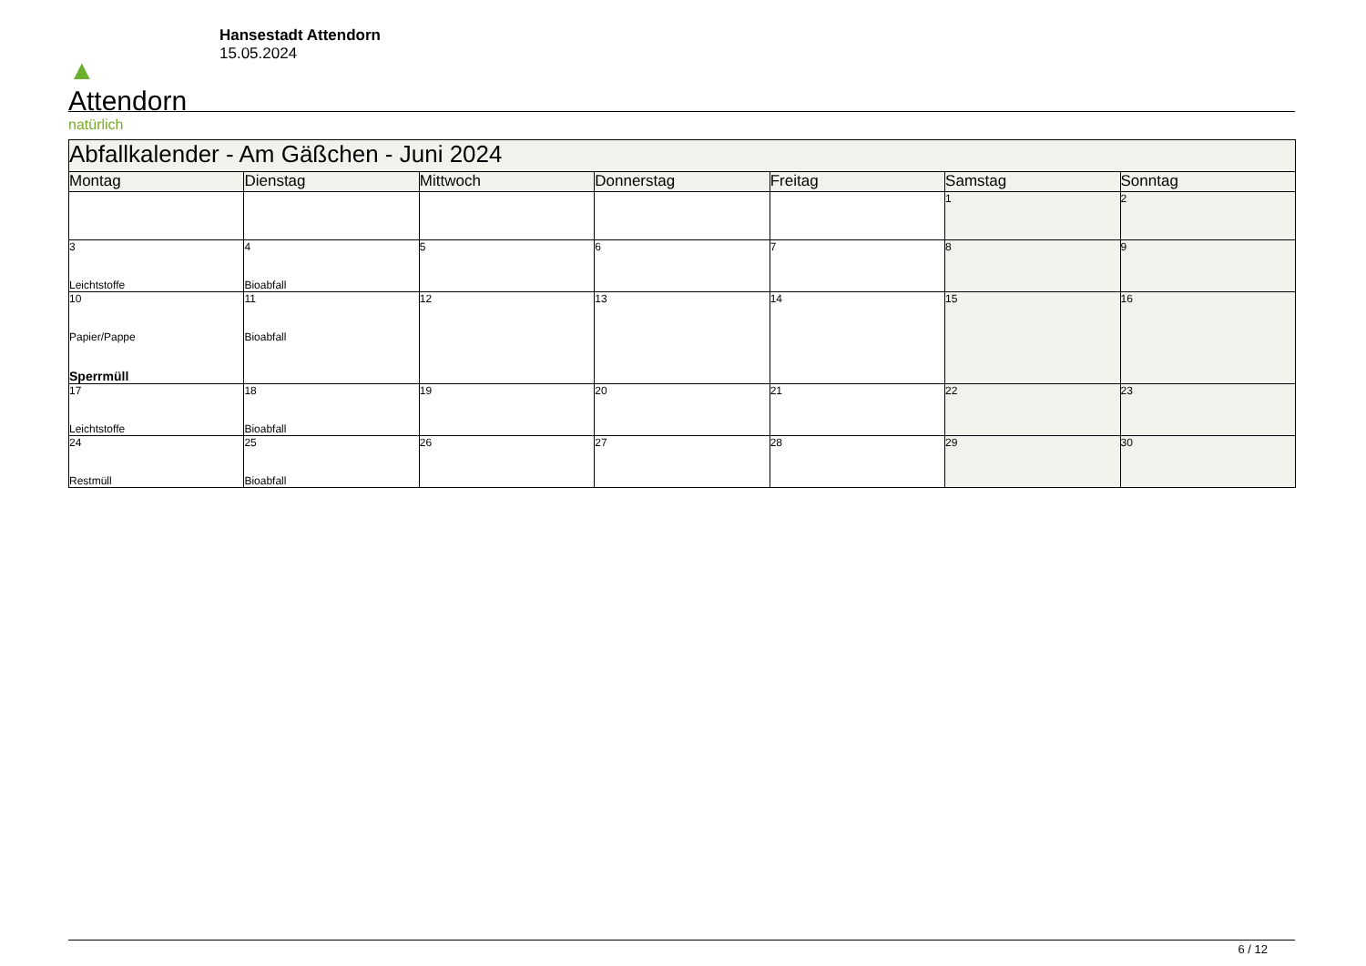▲
Attendorn
natürlich
Hansestadt Attendorn
15.05.2024
| Abfallkalender - Am Gäßchen - Juni 2024 | | | | | | |
| --- | --- | --- | --- | --- | --- | --- |
| Montag | Dienstag | Mittwoch | Donnerstag | Freitag | Samstag | Sonntag |
| | | | | | 1 | 2 |
| 3 Leichtstoffe | 4 Bioabfall | 5 | 6 | 7 | 8 | 9 |
| 10 Papier/Pappe Sperrmüll | 11 Bioabfall | 12 | 13 | 14 | 15 | 16 |
| 17 Leichtstoffe | 18 Bioabfall | 19 | 20 | 21 | 22 | 23 |
| 24 Restmüll | 25 Bioabfall | 26 | 27 | 28 | 29 | 30 |
6 / 12